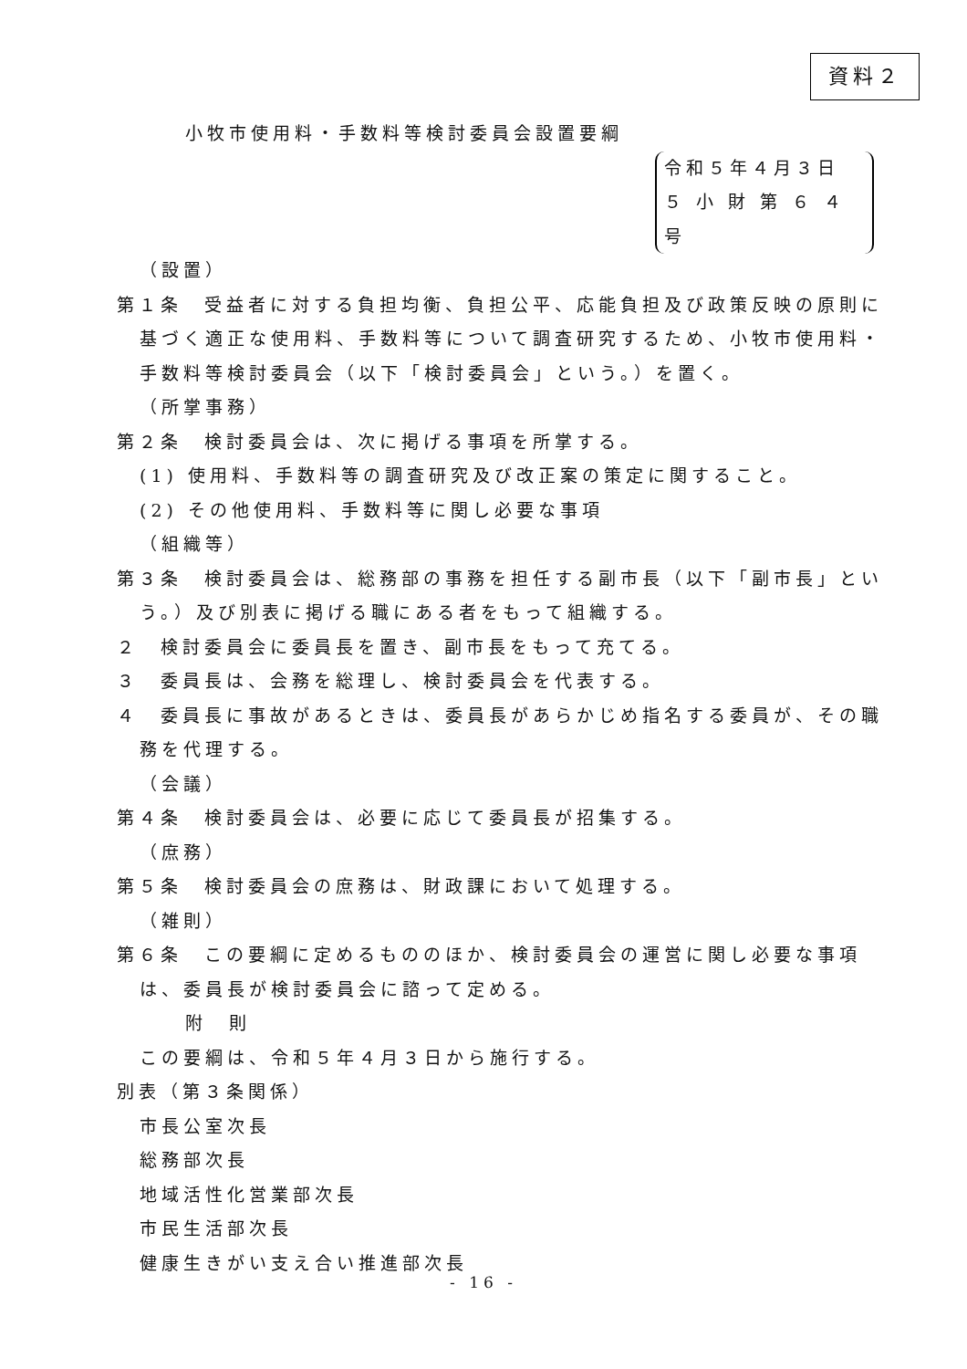資料２
小牧市使用料・手数料等検討委員会設置要綱
令和５年４月３日
５ 小 財 第 ６ ４ 号
（設置）
第１条　受益者に対する負担均衡、負担公平、応能負担及び政策反映の原則に基づく適正な使用料、手数料等について調査研究するため、小牧市使用料・手数料等検討委員会（以下「検討委員会」という。）を置く。
（所掌事務）
第２条　検討委員会は、次に掲げる事項を所掌する。
(1) 使用料、手数料等の調査研究及び改正案の策定に関すること。
(2) その他使用料、手数料等に関し必要な事項
（組織等）
第３条　検討委員会は、総務部の事務を担任する副市長（以下「副市長」という。）及び別表に掲げる職にある者をもって組織する。
２　検討委員会に委員長を置き、副市長をもって充てる。
３　委員長は、会務を総理し、検討委員会を代表する。
４　委員長に事故があるときは、委員長があらかじめ指名する委員が、その職務を代理する。
（会議）
第４条　検討委員会は、必要に応じて委員長が招集する。
（庶務）
第５条　検討委員会の庶務は、財政課において処理する。
（雑則）
第６条　この要綱に定めるもののほか、検討委員会の運営に関し必要な事項は、委員長が検討委員会に諮って定める。
附　則
この要綱は、令和５年４月３日から施行する。
別表（第３条関係）
市長公室次長
総務部次長
地域活性化営業部次長
市民生活部次長
健康生きがい支え合い推進部次長
- 16 -